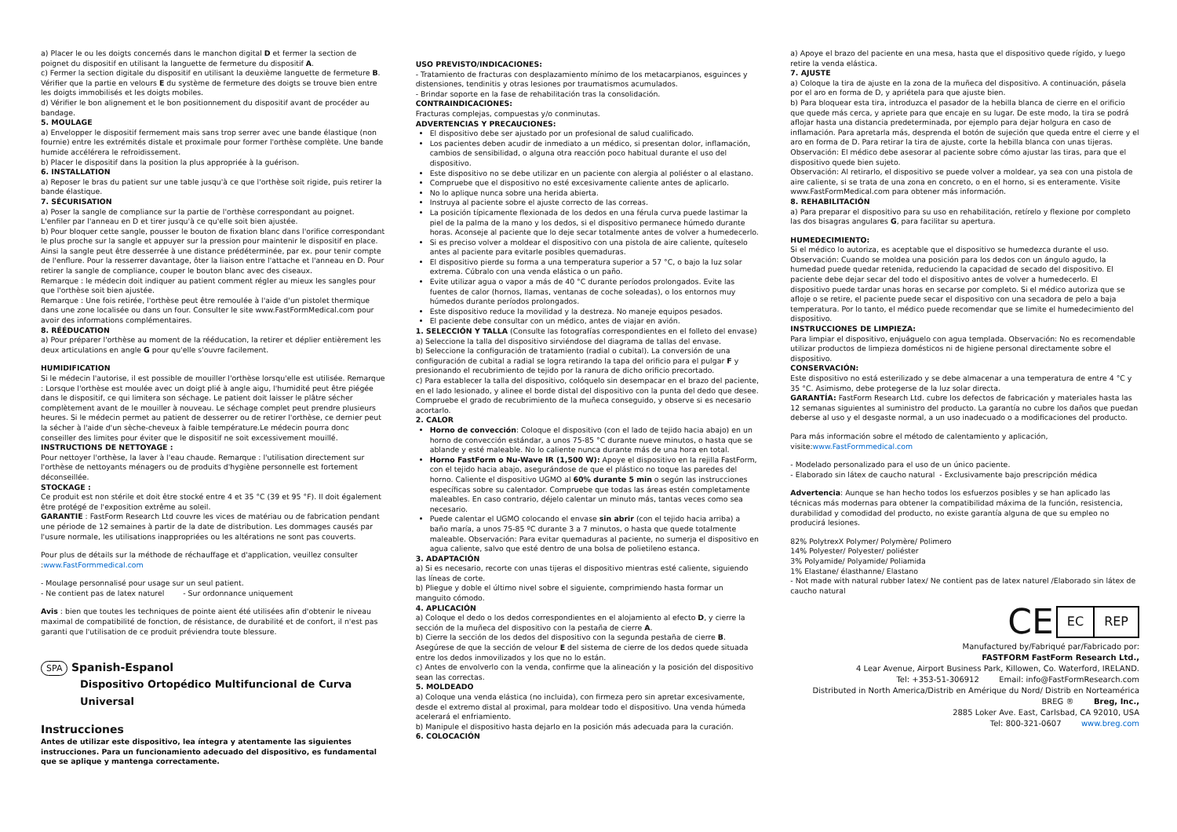a) Placer le ou les doigts concernés dans le manchon digital D et fermer la section de poignet du dispositif en utilisant la languette de fermeture du dispositif A.
c) Fermer la section digitale du dispositif en utilisant la deuxième languette de fermeture B. Vérifier que la partie en velours E du système de fermeture des doigts se trouve bien entre les doigts immobilisés et les doigts mobiles.
d) Vérifier le bon alignement et le bon positionnement du dispositif avant de procéder au bandage.
5. MOULAGE
a) Envelopper le dispositif fermement mais sans trop serrer avec une bande élastique (non fournie) entre les extrémités distale et proximale pour former l'orthèse complète. Une bande humide accélérera le refroidissement.
b) Placer le dispositif dans la position la plus appropriée à la guérison.
6. INSTALLATION
a) Reposer le bras du patient sur une table jusqu'à ce que l'orthèse soit rigide, puis retirer la bande élastique.
7. SÉCURISATION
a) Poser la sangle de compliance sur la partie de l'orthèse correspondant au poignet. L'enfiler par l'anneau en D et tirer jusqu'à ce qu'elle soit bien ajustée.
b) Pour bloquer cette sangle, pousser le bouton de fixation blanc dans l'orifice correspondant le plus proche sur la sangle et appuyer sur la pression pour maintenir le dispositif en place. Ainsi la sangle peut être desserrée à une distance prédéterminée, par ex. pour tenir compte de l'enflure. Pour la resserrer davantage, ôter la liaison entre l'attache et l'anneau en D. Pour retirer la sangle de compliance, couper le bouton blanc avec des ciseaux.
Remarque : le médecin doit indiquer au patient comment régler au mieux les sangles pour que l'orthèse soit bien ajustée.
Remarque : Une fois retirée, l'orthèse peut être remoulée à l'aide d'un pistolet thermique dans une zone localisée ou dans un four. Consulter le site www.FastFormMedical.com pour avoir des informations complémentaires.
8. RÉÉDUCATION
a) Pour préparer l'orthèse au moment de la rééducation, la retirer et déplier entièrement les deux articulations en angle G pour qu'elle s'ouvre facilement.
HUMIDIFICATION
Si le médecin l'autorise, il est possible de mouiller l'orthèse lorsqu'elle est utilisée. Remarque : Lorsque l'orthèse est moulée avec un doigt plié à angle aigu, l'humidité peut être piégée dans le dispositif, ce qui limitera son séchage. Le patient doit laisser le plâtre sécher complètement avant de le mouiller à nouveau. Le séchage complet peut prendre plusieurs heures. Si le médecin permet au patient de desserrer ou de retirer l'orthèse, ce dernier peut la sécher à l'aide d'un sèche-cheveux à faible température.Le médecin pourra donc conseiller des limites pour éviter que le dispositif ne soit excessivement mouillé.
INSTRUCTIONS DE NETTOYAGE :
Pour nettoyer l'orthèse, la laver à l'eau chaude. Remarque : l'utilisation directement sur l'orthèse de nettoyants ménagers ou de produits d'hygiène personnelle est fortement déconseillée.
STOCKAGE :
Ce produit est non stérile et doit être stocké entre 4 et 35 °C (39 et 95 °F). Il doit également être protégé de l'exposition extrême au soleil.
GARANTIE : FastForm Research Ltd couvre les vices de matériau ou de fabrication pendant une période de 12 semaines à partir de la date de distribution. Les dommages causés par l'usure normale, les utilisations inappropriées ou les altérations ne sont pas couverts.
Pour plus de détails sur la méthode de réchauffage et d'application, veuillez consulter :www.FastFormmedical.com
- Moulage personnalisé pour usage sur un seul patient.
- Ne contient pas de latex naturel - Sur ordonnance uniquement
Avis : bien que toutes les techniques de pointe aient été utilisées afin d'obtenir le niveau maximal de compatibilité de fonction, de résistance, de durabilité et de confort, il n'est pas garanti que l'utilisation de ce produit préviendra toute blessure.
SPA Spanish-Espanol
Dispositivo Ortopédico Multifuncional de Curva Universal
Instrucciones
Antes de utilizar este dispositivo, lea íntegra y atentamente las siguientes instrucciones. Para un funcionamiento adecuado del dispositivo, es fundamental que se aplique y mantenga correctamente.
USO PREVISTO/INDICACIONES:
- Tratamiento de fracturas con desplazamiento mínimo de los metacarpianos, esguinces y distensiones, tendinitis y otras lesiones por traumatismos acumulados.
- Brindar soporte en la fase de rehabilitación tras la consolidación.
CONTRAINDICACIONES:
Fracturas complejas, compuestas y/o conminutas.
ADVERTENCIAS Y PRECAUCIONES:
El dispositivo debe ser ajustado por un profesional de salud cualificado.
Los pacientes deben acudir de inmediato a un médico, si presentan dolor, inflamación, cambios de sensibilidad, o alguna otra reacción poco habitual durante el uso del dispositivo.
Este dispositivo no se debe utilizar en un paciente con alergia al poliéster o al elastano.
Compruebe que el dispositivo no esté excesivamente caliente antes de aplicarlo.
No lo aplique nunca sobre una herida abierta.
Instruya al paciente sobre el ajuste correcto de las correas.
La posición típicamente flexionada de los dedos en una férula curva puede lastimar la piel de la palma de la mano y los dedos, si el dispositivo permanece húmedo durante horas. Aconseje al paciente que lo deje secar totalmente antes de volver a humedecerlo.
Si es preciso volver a moldear el dispositivo con una pistola de aire caliente, quíteselo antes al paciente para evitarle posibles quemaduras.
El dispositivo pierde su forma a una temperatura superior a 57 °C, o bajo la luz solar extrema. Cúbralo con una venda elástica o un paño.
Evite utilizar agua o vapor a más de 40 °C durante períodos prolongados. Evite las fuentes de calor (hornos, llamas, ventanas de coche soleadas), o los entornos muy húmedos durante períodos prolongados.
Este dispositivo reduce la movilidad y la destreza. No maneje equipos pesados.
El paciente debe consultar con un médico, antes de viajar en avión.
1. SELECCIÓN Y TALLA (Consulte las fotografías correspondientes en el folleto del envase)
a) Seleccione la talla del dispositivo sirviéndose del diagrama de tallas del envase.
b) Seleccione la configuración de tratamiento (radial o cubital). La conversión de una configuración de cubital a radial se logra retirando la tapa del orificio para el pulgar F y presionando el recubrimiento de tejido por la ranura de dicho orificio precortado.
c) Para establecer la talla del dispositivo, colóquelo sin desempacar en el brazo del paciente, en el lado lesionado, y alinee el borde distal del dispositivo con la punta del dedo que desee. Compruebe el grado de recubrimiento de la muñeca conseguido, y observe si es necesario acortarlo.
2. CALOR
Horno de convección: Coloque el dispositivo (con el lado de tejido hacia abajo) en un horno de convección estándar, a unos 75-85 °C durante nueve minutos, o hasta que se ablande y esté maleable. No lo caliente nunca durante más de una hora en total.
Horno FastForm o Nu-Wave IR (1,500 W): Apoye el dispositivo en la rejilla FastForm, con el tejido hacia abajo, asegurándose de que el plástico no toque las paredes del horno. Caliente el dispositivo UGMO al 60% durante 5 min o según las instrucciones específicas sobre su calentador. Compruebe que todas las áreas estén completamente maleables. En caso contrario, déjelo calentar un minuto más, tantas veces como sea necesario.
Puede calentar el UGMO colocando el envase sin abrir (con el tejido hacia arriba) a baño maría, a unos 75-85 ºC durante 3 a 7 minutos, o hasta que quede totalmente maleable. Observación: Para evitar quemaduras al paciente, no sumerja el dispositivo en agua caliente, salvo que esté dentro de una bolsa de polietileno estanca.
3. ADAPTACIÓN
a) Si es necesario, recorte con unas tijeras el dispositivo mientras esté caliente, siguiendo las líneas de corte.
b) Pliegue y doble el último nivel sobre el siguiente, comprimiendo hasta formar un manguito cómodo.
4. APLICACIÓN
a) Coloque el dedo o los dedos correspondientes en el alojamiento al efecto D, y cierre la sección de la muñeca del dispositivo con la pestaña de cierre A.
b) Cierre la sección de los dedos del dispositivo con la segunda pestaña de cierre B. Asegúrese de que la sección de velour E del sistema de cierre de los dedos quede situada entre los dedos inmovilizados y los que no lo están.
c) Antes de envolverlo con la venda, confirme que la alineación y la posición del dispositivo sean las correctas.
5. MOLDEADO
a) Coloque una venda elástica (no incluida), con firmeza pero sin apretar excesivamente, desde el extremo distal al proximal, para moldear todo el dispositivo. Una venda húmeda acelerará el enfriamiento.
b) Manipule el dispositivo hasta dejarlo en la posición más adecuada para la curación.
6. COLOCACIÓN
a) Apoye el brazo del paciente en una mesa, hasta que el dispositivo quede rígido, y luego retire la venda elástica.
7. AJUSTE
a) Coloque la tira de ajuste en la zona de la muñeca del dispositivo. A continuación, pásela por el aro en forma de D, y apriétela para que ajuste bien.
b) Para bloquear esta tira, introduzca el pasador de la hebilla blanca de cierre en el orificio que quede más cerca, y apriete para que encaje en su lugar. De este modo, la tira se podrá aflojar hasta una distancia predeterminada, por ejemplo para dejar holgura en caso de inflamación. Para apretarla más, desprenda el botón de sujeción que queda entre el cierre y el aro en forma de D. Para retirar la tira de ajuste, corte la hebilla blanca con unas tijeras. Observación: El médico debe asesorar al paciente sobre cómo ajustar las tiras, para que el dispositivo quede bien sujeto.
Observación: Al retirarlo, el dispositivo se puede volver a moldear, ya sea con una pistola de aire caliente, si se trata de una zona en concreto, o en el horno, si es enteramente. Visite www.FastFormMedical.com para obtener más información.
8. REHABILITACIÓN
a) Para preparar el dispositivo para su uso en rehabilitación, retírelo y flexione por completo las dos bisagras angulares G, para facilitar su apertura.
HUMEDECIMIENTO:
Si el médico lo autoriza, es aceptable que el dispositivo se humedezca durante el uso. Observación: Cuando se moldea una posición para los dedos con un ángulo agudo, la humedad puede quedar retenida, reduciendo la capacidad de secado del dispositivo. El paciente debe dejar secar del todo el dispositivo antes de volver a humedecerlo. El dispositivo puede tardar unas horas en secarse por completo. Si el médico autoriza que se afloje o se retire, el paciente puede secar el dispositivo con una secadora de pelo a baja temperatura. Por lo tanto, el médico puede recomendar que se limite el humedecimiento del dispositivo.
INSTRUCCIONES DE LIMPIEZA:
Para limpiar el dispositivo, enjuáguelo con agua templada. Observación: No es recomendable utilizar productos de limpieza domésticos ni de higiene personal directamente sobre el dispositivo.
CONSERVACIÓN:
Este dispositivo no está esterilizado y se debe almacenar a una temperatura de entre 4 °C y 35 °C. Asimismo, debe protegerse de la luz solar directa.
GARANTÍA: FastForm Research Ltd. cubre los defectos de fabricación y materiales hasta las 12 semanas siguientes al suministro del producto. La garantía no cubre los daños que puedan deberse al uso y el desgaste normal, a un uso inadecuado o a modificaciones del producto.
Para más información sobre el método de calentamiento y aplicación, visite:www.FastFormmedical.com
- Modelado personalizado para el uso de un único paciente.
- Elaborado sin látex de caucho natural - Exclusivamente bajo prescripción médica
Advertencia: Aunque se han hecho todos los esfuerzos posibles y se han aplicado las técnicas más modernas para obtener la compatibilidad máxima de la función, resistencia, durabilidad y comodidad del producto, no existe garantía alguna de que su empleo no producirá lesiones.
82% PolytrexX Polymer/ Polymère/ Polimero
14% Polyester/ Polyester/ poliéster
3% Polyamide/ Polyamide/ Poliamida
1% Elastane/ élasthanne/ Elastano
- Not made with natural rubber latex/ Ne contient pas de latex naturel /Elaborado sin látex de caucho natural
CE EC REP
Manufactured by/Fabriqué par/Fabricado por:
FASTFORM FastForm Research Ltd.,
4 Lear Avenue, Airport Business Park, Killowen, Co. Waterford, IRELAND.
Tel: +353-51-306912 Email: info@FastFormResearch.com
Distributed in North America/Distrib en Amérique du Nord/ Distrib en Norteamérica
BREG ® Breg, Inc.,
2885 Loker Ave. East, Carlsbad, CA 92010, USA
Tel: 800-321-0607 www.breg.com